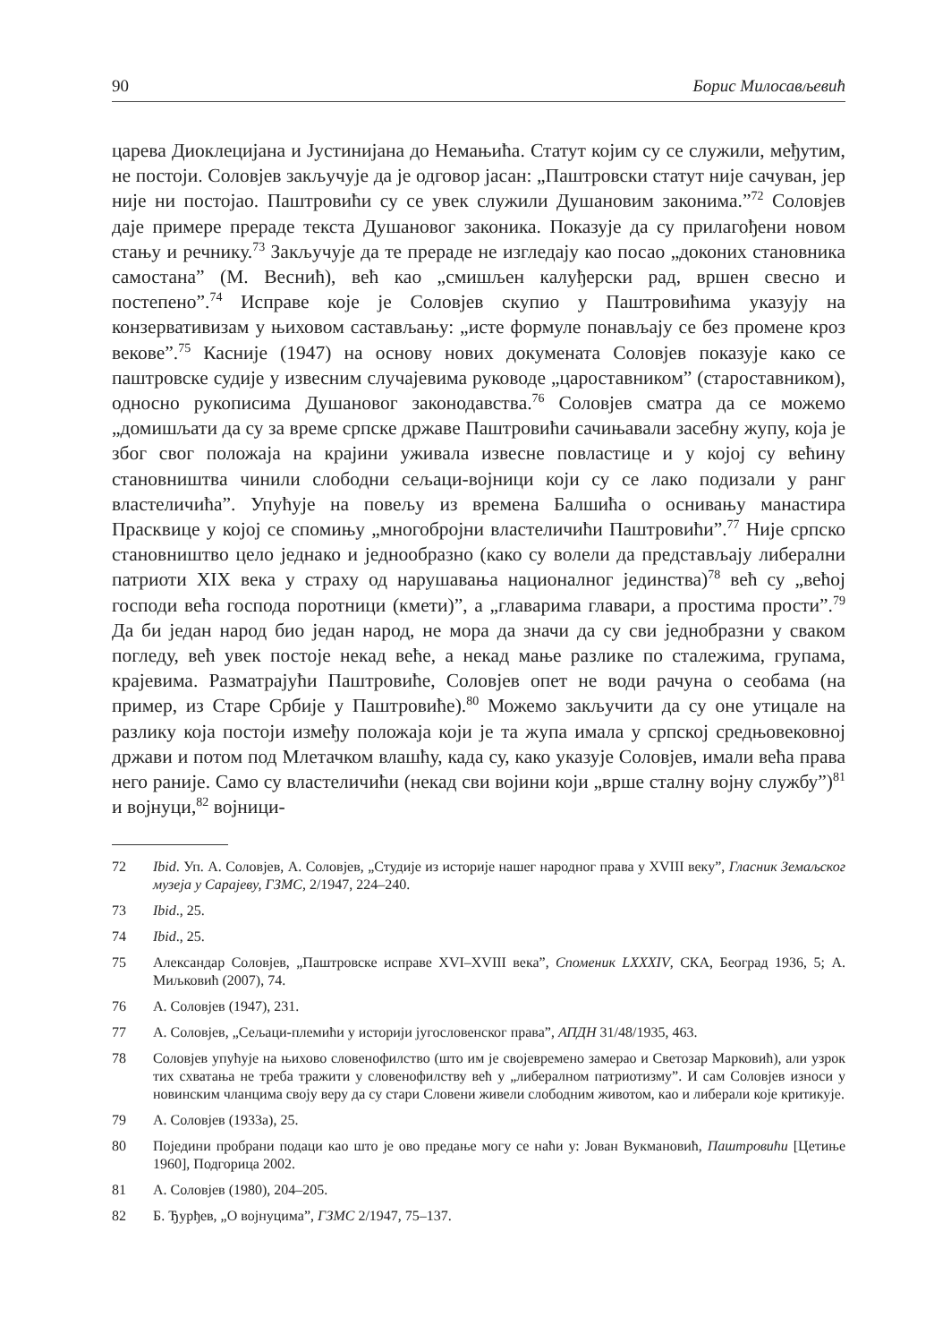90 Борис Милосављевић
царева Диоклецијана и Јустинијана до Немањића. Статут којим су се служили, међутим, не постоји. Соловјев закључује да је одговор јасан: „Паштровски статут није сачуван, јер није ни постојао. Паштровићи су се увек служили Душановим законима.”<sup>72</sup> Соловјев даје примере прераде текста Душановог законика. Показује да су прилагођени новом стању и речнику.<sup>73</sup> Закључује да те прераде не изгледају као посао „доконих становника самостана” (М. Веснић), већ као „смишљен калуђерски рад, вршен свесно и постепено”.<sup>74</sup> Исправе које је Соловјев скупио у Паштровићима указују на конзервативизам у њиховом састављању: „исте формуле понављају се без промене кроз векове”.<sup>75</sup> Касније (1947) на основу нових докумената Соловјев показује како се паштровске судије у извесним случајевима руководе „цароставником” (староставником), односно рукописима Душановог законодавства.<sup>76</sup> Соловјев сматра да се можемо „домишљати да су за време српске државе Паштровићи сачињавали засебну жупу, која је због свог положаја на крајини уживала извесне повластице и у којој су већину становништва чинили слободни сељаци-војници који су се лако подизали у ранг властеличића”. Упућује на повељу из времена Балшића о оснивању манастира Прасквице у којој се спомињу „многобројни властеличићи Паштровићи”.<sup>77</sup> Није српско становништво цело једнако и једнообразно (како су волели да представљају либерални патриоти XIX века у страху од нарушавања националног јединства)<sup>78</sup> већ су „већој господи већа господа поротници (кмети)”, а „главарима главари, а простима прости”.<sup>79</sup> Да би један народ био један народ, не мора да значи да су сви једнобразни у сваком погледу, већ увек постоје некад веће, а некад мање разлике по сталежима, групама, крајевима. Разматрајући Паштровиће, Соловјев опет не води рачуна о сеобама (на пример, из Старе Србије у Паштровиће).<sup>80</sup> Можемо закључити да су оне утицале на разлику која постоји између положаја који је та жупа имала у српској средњовековној држави и потом под Млетачком влашћу, када су, како указује Соловјев, имали већа права него раније. Само су властеличићи (некад сви војини који „врше сталну војну службу”)<sup>81</sup> и војнуци,<sup>82</sup> војници-
72 Ibid. Уп. А. Соловјев, А. Соловјев, „Студије из историје нашег народног права у XVIII веку”, Гласник Земаљског музеја у Сарајеву, ГЗМС, 2/1947, 224–240.
73 Ibid., 25.
74 Ibid., 25.
75 Александар Соловјев, „Паштровске исправе XVI–XVIII века”, Споменик LXXXIV, СКА, Београд 1936, 5; А. Миљковић (2007), 74.
76 А. Соловјев (1947), 231.
77 А. Соловјев, „Сељаци-племићи у историји југословенског права”, АПДН 31/48/1935, 463.
78 Соловјев упућује на њихово словенофилство (што им је својевремено замерао и Светозар Марковић), али узрок тих схватања не треба тражити у словенофилству већ у „либералном патриотизму”. И сам Соловјев износи у новинским чланцима своју веру да су стари Словени живели слободним животом, као и либерали које критикује.
79 А. Соловјев (1933а), 25.
80 Поједини пробрани подаци као што је ово предање могу се наћи у: Јован Вукмановић, Паштровићи [Цетиње 1960], Подгорица 2002.
81 А. Соловјев (1980), 204–205.
82 Б. Ђурђев, „О војнуцима”, ГЗМС 2/1947, 75–137.